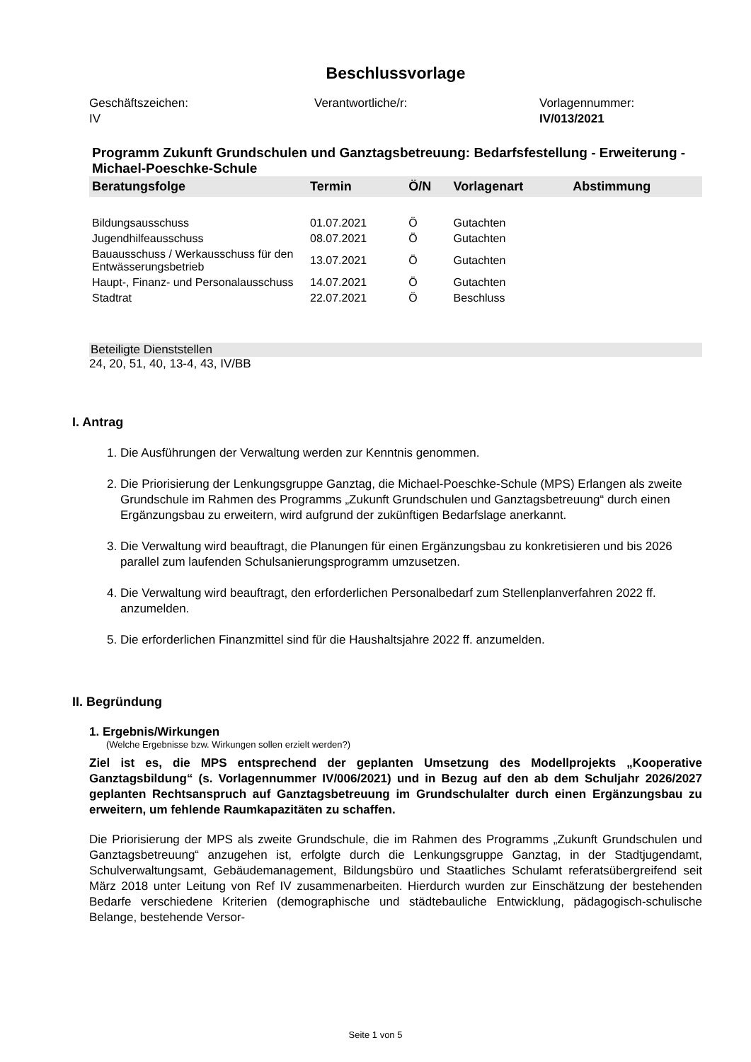Beschlussvorlage
Geschäftszeichen:
IV
Verantwortliche/r: Vorlagennummer:
IV/013/2021
Programm Zukunft Grundschulen und Ganztagsbetreuung: Bedarfsfestellung - Erweiterung - Michael-Poeschke-Schule
| Beratungsfolge | Termin | Ö/N | Vorlagenart | Abstimmung |
| --- | --- | --- | --- | --- |
| Bildungsausschuss | 01.07.2021 | Ö | Gutachten | |
| Jugendhilfeausschuss | 08.07.2021 | Ö | Gutachten | |
| Bauausschuss / Werkausschuss für den Entwässerungsbetrieb | 13.07.2021 | Ö | Gutachten | |
| Haupt-, Finanz- und Personalausschuss | 14.07.2021 | Ö | Gutachten | |
| Stadtrat | 22.07.2021 | Ö | Beschluss | |
Beteiligte Dienststellen
24, 20, 51, 40, 13-4, 43, IV/BB
I. Antrag
1. Die Ausführungen der Verwaltung werden zur Kenntnis genommen.
2. Die Priorisierung der Lenkungsgruppe Ganztag, die Michael-Poeschke-Schule (MPS) Erlangen als zweite Grundschule im Rahmen des Programms „Zukunft Grundschulen und Ganztagsbetreuung“ durch einen Ergänzungsbau zu erweitern, wird aufgrund der zukünftigen Bedarfslage anerkannt.
3. Die Verwaltung wird beauftragt, die Planungen für einen Ergänzungsbau zu konkretisieren und bis 2026 parallel zum laufenden Schulsanierungsprogramm umzusetzen.
4. Die Verwaltung wird beauftragt, den erforderlichen Personalbedarf zum Stellenplanverfahren 2022 ff. anzumelden.
5. Die erforderlichen Finanzmittel sind für die Haushaltsjahre 2022 ff. anzumelden.
II. Begründung
1. Ergebnis/Wirkungen
(Welche Ergebnisse bzw. Wirkungen sollen erzielt werden?)
Ziel ist es, die MPS entsprechend der geplanten Umsetzung des Modellprojekts „Kooperative Ganztagsbildung“ (s. Vorlagennummer IV/006/2021) und in Bezug auf den ab dem Schuljahr 2026/2027 geplanten Rechtsanspruch auf Ganztagsbetreuung im Grundschulalter durch einen Ergänzungsbau zu erweitern, um fehlende Raumkapazitäten zu schaffen.
Die Priorisierung der MPS als zweite Grundschule, die im Rahmen des Programms „Zukunft Grundschulen und Ganztagsbetreuung“ anzugehen ist, erfolgte durch die Lenkungsgruppe Ganztag, in der Stadtjugendamt, Schulverwaltungsamt, Gebäudemanagement, Bildungsbüro und Staatliches Schulamt referatsübergreifend seit März 2018 unter Leitung von Ref IV zusammenarbeiten. Hierdurch wurden zur Einschätzung der bestehenden Bedarfe verschiedene Kriterien (demographische und städtebauliche Entwicklung, pädagogisch-schulische Belange, bestehende Versor-
Seite 1 von 5